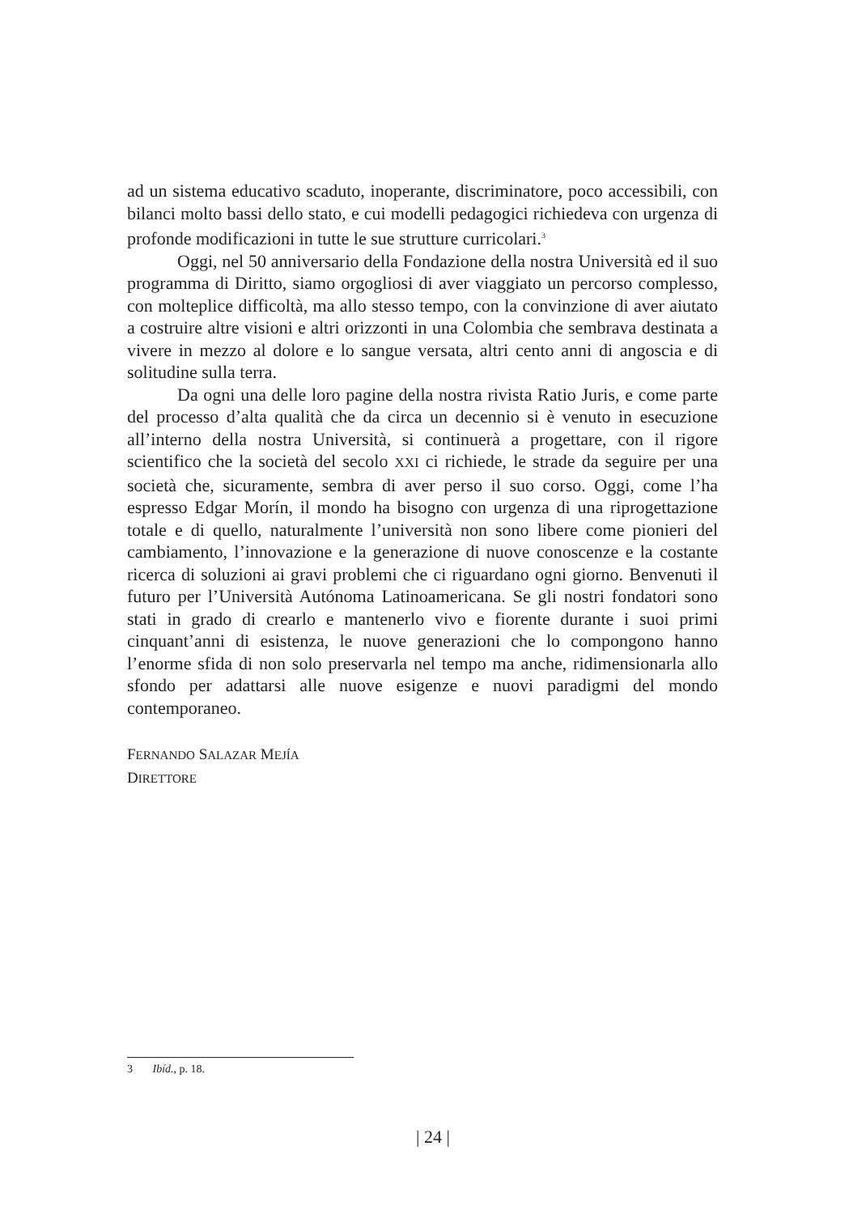ad un sistema educativo scaduto, inoperante, discriminatore, poco accessibili, con bilanci molto bassi dello stato, e cui modelli pedagogici richiedeva con urgenza di profonde modificazioni in tutte le sue strutture curricolari.<sup>3</sup>
Oggi, nel 50 anniversario della Fondazione della nostra Università ed il suo programma di Diritto, siamo orgogliosi di aver viaggiato un percorso complesso, con molteplice difficoltà, ma allo stesso tempo, con la convinzione di aver aiutato a costruire altre visioni e altri orizzonti in una Colombia che sembrava destinata a vivere in mezzo al dolore e lo sangue versata, altri cento anni di angoscia e di solitudine sulla terra.
Da ogni una delle loro pagine della nostra rivista Ratio Juris, e come parte del processo d’alta qualità che da circa un decennio si è venuto in esecuzione all’interno della nostra Università, si continuerà a progettare, con il rigore scientifico che la società del secolo XXI ci richiede, le strade da seguire per una società che, sicuramente, sembra di aver perso il suo corso. Oggi, come l’ha espresso Edgar Morín, il mondo ha bisogno con urgenza di una riprogettazione totale e di quello, naturalmente l’università non sono libere come pionieri del cambiamento, l’innovazione e la generazione di nuove conoscenze e la costante ricerca di soluzioni ai gravi problemi che ci riguardano ogni giorno. Benvenuti il futuro per l’Università Autónoma Latinoamericana. Se gli nostri fondatori sono stati in grado di crearlo e mantenerlo vivo e fiorente durante i suoi primi cinquant’anni di esistenza, le nuove generazioni che lo compongono hanno l’enorme sfida di non solo preservarla nel tempo ma anche, ridimensionarla allo sfondo per adattarsi alle nuove esigenze e nuovi paradigmi del mondo contemporaneo.
FERNANDO SALAZAR MEJÍA
DIRETTORE
3 Ibíd., p. 18.
| 24 |